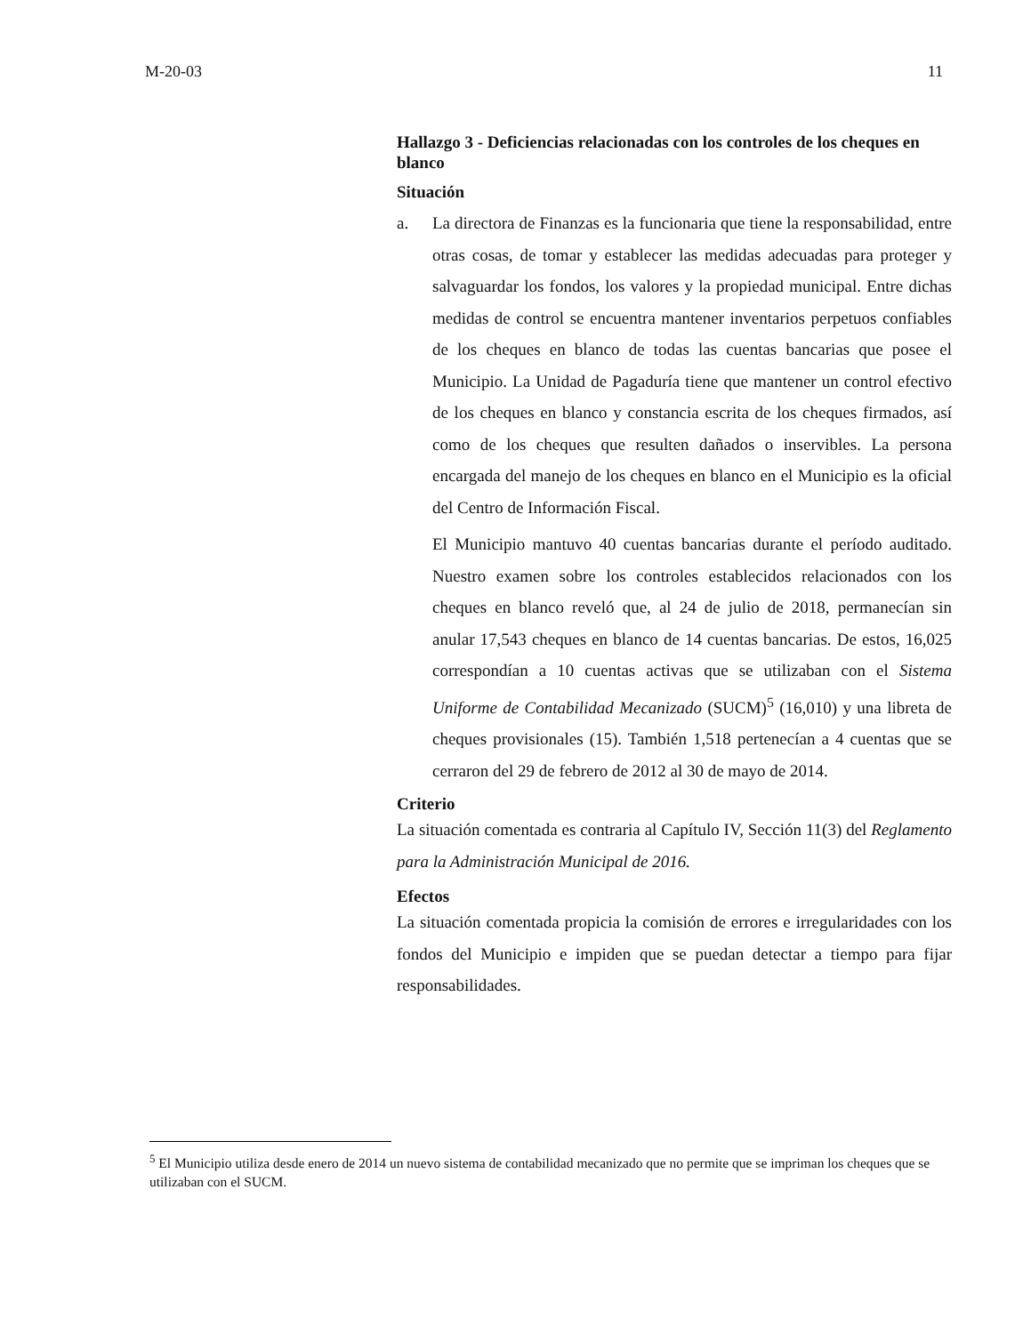M-20-03 11
Hallazgo 3 - Deficiencias relacionadas con los controles de los cheques en blanco
Situación
a. La directora de Finanzas es la funcionaria que tiene la responsabilidad, entre otras cosas, de tomar y establecer las medidas adecuadas para proteger y salvaguardar los fondos, los valores y la propiedad municipal. Entre dichas medidas de control se encuentra mantener inventarios perpetuos confiables de los cheques en blanco de todas las cuentas bancarias que posee el Municipio. La Unidad de Pagaduría tiene que mantener un control efectivo de los cheques en blanco y constancia escrita de los cheques firmados, así como de los cheques que resulten dañados o inservibles. La persona encargada del manejo de los cheques en blanco en el Municipio es la oficial del Centro de Información Fiscal.
El Municipio mantuvo 40 cuentas bancarias durante el período auditado. Nuestro examen sobre los controles establecidos relacionados con los cheques en blanco reveló que, al 24 de julio de 2018, permanecían sin anular 17,543 cheques en blanco de 14 cuentas bancarias. De estos, 16,025 correspondían a 10 cuentas activas que se utilizaban con el Sistema Uniforme de Contabilidad Mecanizado (SUCM)<sup>5</sup> (16,010) y una libreta de cheques provisionales (15). También 1,518 pertenecían a 4 cuentas que se cerraron del 29 de febrero de 2012 al 30 de mayo de 2014.
Criterio
La situación comentada es contraria al Capítulo IV, Sección 11(3) del Reglamento para la Administración Municipal de 2016.
Efectos
La situación comentada propicia la comisión de errores e irregularidades con los fondos del Municipio e impiden que se puedan detectar a tiempo para fijar responsabilidades.
<sup>5</sup> El Municipio utiliza desde enero de 2014 un nuevo sistema de contabilidad mecanizado que no permite que se impriman los cheques que se utilizaban con el SUCM.